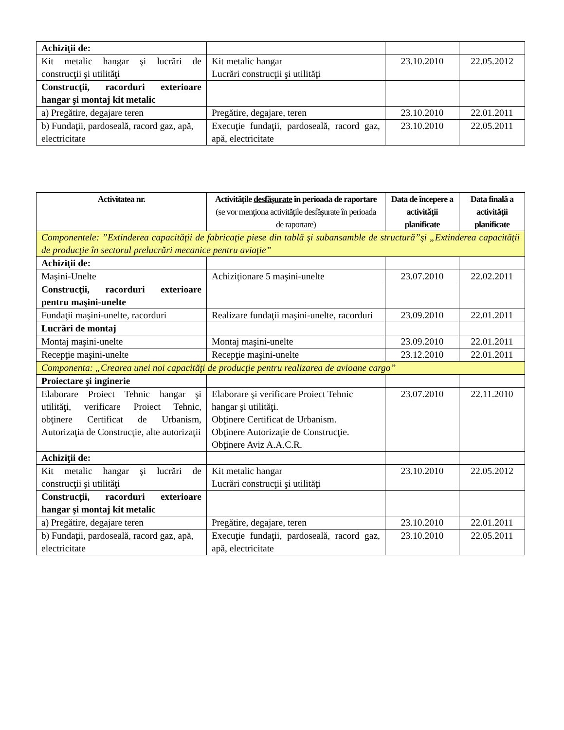| Achiziţii de: | | | |
| Kit metalic hangar şi lucrări de construcţii şi utilităţi | Kit metalic hangar Lucrări construcţii şi utilităţi | 23.10.2010 | 22.05.2012 |
| Construcţii, racorduri exterioare hangar şi montaj kit metalic | | | |
| a) Pregătire, degajare teren | Pregătire, degajare, teren | 23.10.2010 | 22.01.2011 |
| b) Fundaţii, pardoseală, racord gaz, apă, electricitate | Execuţie fundaţii, pardoseală, racord gaz, apă, electricitate | 23.10.2010 | 22.05.2011 |
| Activitatea nr. | Activităţile desfăşurate în perioada de raportare (se vor menţiona activităţile desfăşurate în perioada de raportare) | Data de începere a activităţii planificate | Data finală a activităţii planificate |
| --- | --- | --- | --- |
| Componentele: ”Extinderea capacităţii de fabricaţie piese din tablă şi subansamble de structură”şi „Extinderea capacităţii de producţie în sectorul prelucrări mecanice pentru aviaţie” | | | |
| Achiziţii de: | | | |
| Maşini-Unelte | Achiziţionare 5 maşini-unelte | 23.07.2010 | 22.02.2011 |
| Construcţii, racorduri exterioare pentru maşini-unelte | | | |
| Fundaţii maşini-unelte, racorduri | Realizare fundaţii maşini-unelte, racorduri | 23.09.2010 | 22.01.2011 |
| Lucrări de montaj | | | |
| Montaj maşini-unelte | Montaj maşini-unelte | 23.09.2010 | 22.01.2011 |
| Recepţie maşini-unelte | Recepţie maşini-unelte | 23.12.2010 | 22.01.2011 |
| Componenta: „Crearea unei noi capacităţi de producţie pentru realizarea de avioane cargo” | | | |
| Proiectare şi inginerie | | | |
| Elaborare Proiect Tehnic hangar şi utilităţi, verificare Proiect Tehnic, obţinere Certificat de Urbanism, Autorizaţia de Construcţie, alte autorizaţii | Elaborare şi verificare Proiect Tehnic hangar şi utilităţi. Obţinere Certificat de Urbanism. Obţinere Autorizaţie de Construcţie. Obţinere Aviz A.A.C.R. | 23.07.2010 | 22.11.2010 |
| Achiziţii de: | | | |
| Kit metalic hangar şi lucrări de construcţii şi utilităţi | Kit metalic hangar Lucrări construcţii şi utilităţi | 23.10.2010 | 22.05.2012 |
| Construcţii, racorduri exterioare hangar şi montaj kit metalic | | | |
| a) Pregătire, degajare teren | Pregătire, degajare, teren | 23.10.2010 | 22.01.2011 |
| b) Fundaţii, pardoseală, racord gaz, apă, electricitate | Execuţie fundaţii, pardoseală, racord gaz, apă, electricitate | 23.10.2010 | 22.05.2011 |